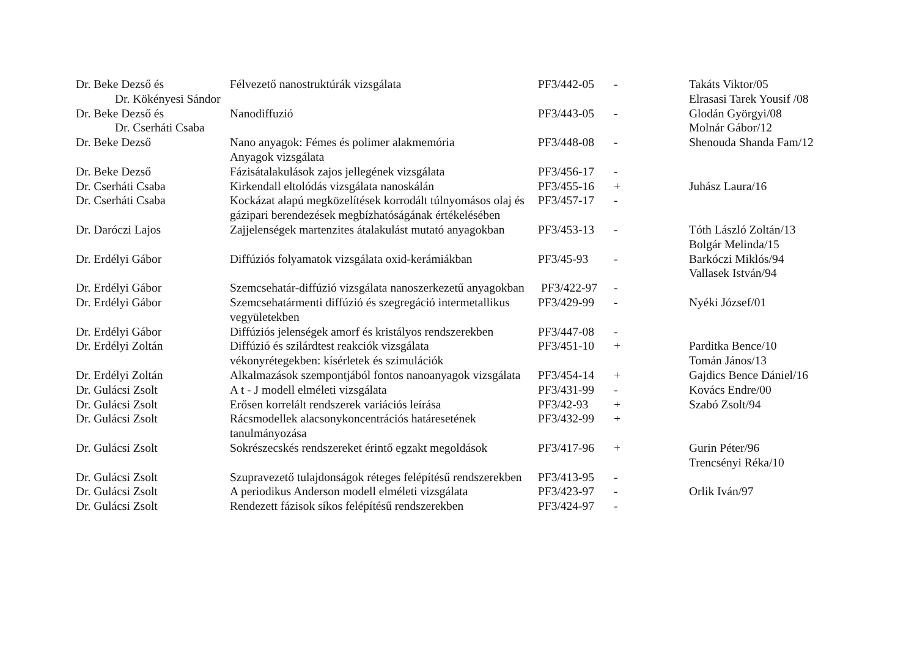| Dr. Beke Dezső és Dr. Kökényesi Sándor | Félvezető nanostruktúrák vizsgálata | PF3/442-05 | - | Takáts Viktor/05 Elrasasi Tarek Yousif /08 |
| Dr. Beke Dezső és Dr. Cserháti Csaba | Nanodiffuzió | PF3/443-05 | - | Glodán Györgyi/08 Molnár Gábor/12 |
| Dr. Beke Dezső | Nano anyagok: Fémes és polimer alakmemória Anyagok vizsgálata | PF3/448-08 | - | Shenouda Shanda Fam/12 |
| Dr. Beke Dezső | Fázisátalakulások zajos jellegének vizsgálata | PF3/456-17 | - | |
| Dr. Cserháti Csaba | Kirkendall eltolódás vizsgálata nanoskálán | PF3/455-16 | + | Juhász Laura/16 |
| Dr. Cserháti Csaba | Kockázat alapú megközelítések korrodált túlnyomásos olaj és gázipari berendezések megbízhatóságának értékelésében | PF3/457-17 | - | |
| Dr. Daróczi Lajos | Zajjelenségek martenzites átalakulást mutató anyagokban | PF3/453-13 | - | Tóth László Zoltán/13 Bolgár Melinda/15 |
| Dr. Erdélyi Gábor | Diffúziós folyamatok vizsgálata oxid-kerámiákban | PF3/45-93 | - | Barkóczi Miklós/94 Vallasek István/94 |
| Dr. Erdélyi Gábor | Szemcsehatár-diffúzió vizsgálata nanoszerkezetű anyagokban | PF3/422-97 | - | |
| Dr. Erdélyi Gábor | Szemcsehatármenti diffúzió és szegregáció intermetallikus vegyületekben | PF3/429-99 | - | Nyéki József/01 |
| Dr. Erdélyi Gábor | Diffúziós jelenségek amorf és kristályos rendszerekben | PF3/447-08 | - | |
| Dr. Erdélyi Zoltán | Diffúzió és szilárdtest reakciók vizsgálata vékonyrétegekben: kísérletek és szimulációk | PF3/451-10 | + | Parditka Bence/10 Tomán János/13 |
| Dr. Erdélyi Zoltán | Alkalmazások szempontjából fontos nanoanyagok vizsgálata | PF3/454-14 | + | Gajdics Bence Dániel/16 |
| Dr. Gulácsi Zsolt | A t - J modell elméleti vizsgálata | PF3/431-99 | - | Kovács Endre/00 |
| Dr. Gulácsi Zsolt | Erősen korrelált rendszerek variációs leírása | PF3/42-93 | + | Szabó Zsolt/94 |
| Dr. Gulácsi Zsolt | Rácsmodellek alacsonykoncentrációs határesetének tanulmányozása | PF3/432-99 | + | |
| Dr. Gulácsi Zsolt | Sokrészecskés rendszereket érintő egzakt megoldások | PF3/417-96 | + | Gurin Péter/96 Trencsényi Réka/10 |
| Dr. Gulácsi Zsolt | Szupravezető tulajdonságok réteges felépítésű rendszerekben | PF3/413-95 | - | |
| Dr. Gulácsi Zsolt | A periodikus Anderson modell elméleti vizsgálata | PF3/423-97 | - | Orlik Iván/97 |
| Dr. Gulácsi Zsolt | Rendezett fázisok síkos felépítésű rendszerekben | PF3/424-97 | - | |